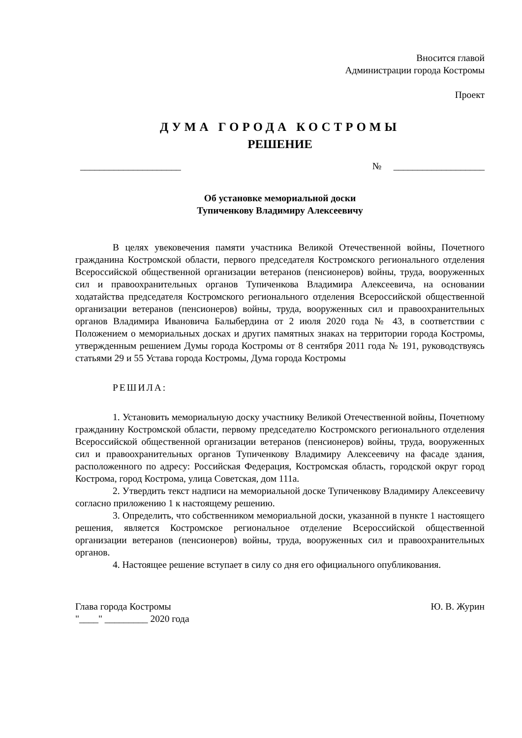Вносится главой
Администрации города Костромы
Проект
ДУМА ГОРОДА КОСТРОМЫ
РЕШЕНИЕ
_____________________ № ___________________
Об установке мемориальной доски
Тупиченкову Владимиру Алексеевичу
В целях увековечения памяти участника Великой Отечественной войны, Почетного гражданина Костромской области, первого председателя Костромского регионального отделения Всероссийской общественной организации ветеранов (пенсионеров) войны, труда, вооруженных сил и правоохранительных органов Тупиченкова Владимира Алексеевича, на основании ходатайства председателя Костромского регионального отделения Всероссийской общественной организации ветеранов (пенсионеров) войны, труда, вооруженных сил и правоохранительных органов Владимира Ивановича Балыбердина от 2 июля 2020 года № 43, в соответствии с Положением о мемориальных досках и других памятных знаках на территории города Костромы, утвержденным решением Думы города Костромы от 8 сентября 2011 года № 191, руководствуясь статьями 29 и 55 Устава города Костромы, Дума города Костромы
РЕШИЛА:
1. Установить мемориальную доску участнику Великой Отечественной войны, Почетному гражданину Костромской области, первому председателю Костромского регионального отделения Всероссийской общественной организации ветеранов (пенсионеров) войны, труда, вооруженных сил и правоохранительных органов Тупиченкову Владимиру Алексеевичу на фасаде здания, расположенного по адресу: Российская Федерация, Костромская область, городской округ город Кострома, город Кострома, улица Советская, дом 111а.
2. Утвердить текст надписи на мемориальной доске Тупиченкову Владимиру Алексеевичу согласно приложению 1 к настоящему решению.
3. Определить, что собственником мемориальной доски, указанной в пункте 1 настоящего решения, является Костромское региональное отделение Всероссийской общественной организации ветеранов (пенсионеров) войны, труда, вооруженных сил и правоохранительных органов.
4. Настоящее решение вступает в силу со дня его официального опубликования.
Глава города Костромы Ю. В. Журин
"____" _________ 2020 года